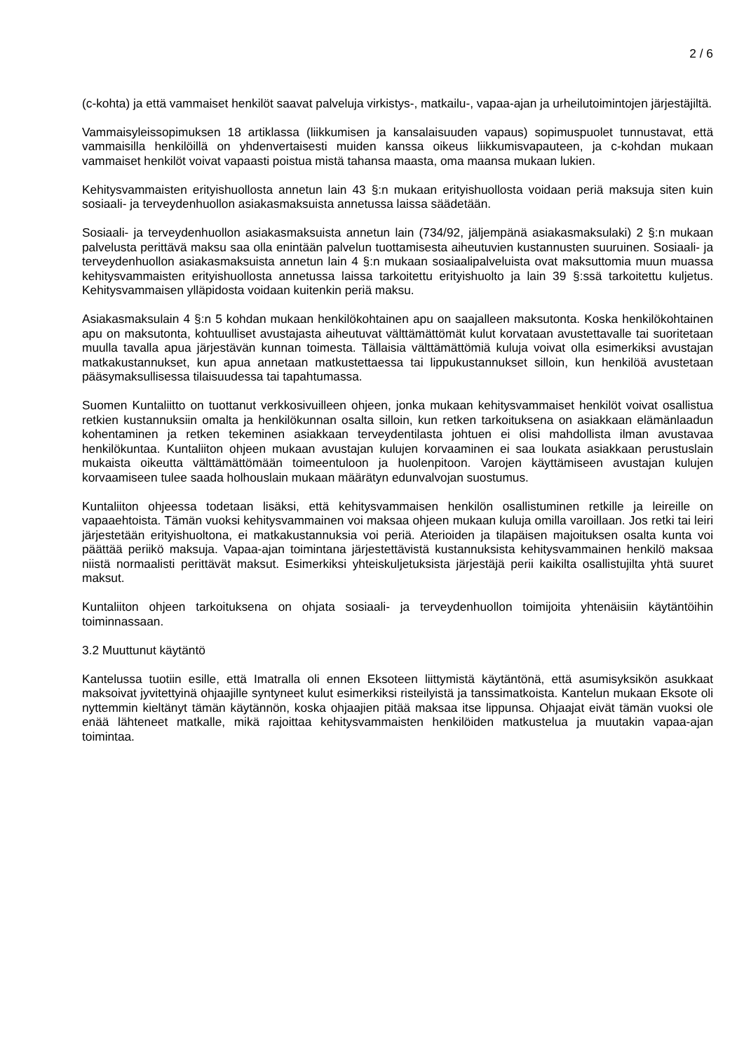2 / 6
(c-kohta) ja että vammaiset henkilöt saavat palveluja virkistys-, matkailu-, vapaa-ajan ja urheilutoimintojen järjestäjiltä.
Vammaisyleissopimuksen 18 artiklassa (liikkumisen ja kansalaisuuden vapaus) sopimuspuolet tunnustavat, että vammaisilla henkilöillä on yhdenvertaisesti muiden kanssa oikeus liikkumisvapauteen, ja c-kohdan mukaan vammaiset henkilöt voivat vapaasti poistua mistä tahansa maasta, oma maansa mukaan lukien.
Kehitysvammaisten erityishuollosta annetun lain 43 §:n mukaan erityishuollosta voidaan periä maksuja siten kuin sosiaali- ja terveydenhuollon asiakasmaksuista annetussa laissa säädetään.
Sosiaali- ja terveydenhuollon asiakasmaksuista annetun lain (734/92, jäljempänä asiakasmaksulaki) 2 §:n mukaan palvelusta perittävä maksu saa olla enintään palvelun tuottamisesta aiheutuvien kustannusten suuruinen. Sosiaali- ja terveydenhuollon asiakasmaksuista annetun lain 4 §:n mukaan sosiaalipalveluista ovat maksuttomia muun muassa kehitysvammaisten erityishuollosta annetussa laissa tarkoitettu erityishuolto ja lain 39 §:ssä tarkoitettu kuljetus. Kehitysvammaisen ylläpidosta voidaan kuitenkin periä maksu.
Asiakasmaksulain 4 §:n 5 kohdan mukaan henkilökohtainen apu on saajalleen maksutonta. Koska henkilökohtainen apu on maksutonta, kohtuulliset avustajasta aiheutuvat välttämättömät kulut korvataan avustettavalle tai suoritetaan muulla tavalla apua järjestävän kunnan toimesta. Tällaisia välttämättömiä kuluja voivat olla esimerkiksi avustajan matkakustannukset, kun apua annetaan matkustettaessa tai lippukustannukset silloin, kun henkilöä avustetaan pääsymaksullisessa tilaisuudessa tai tapahtumassa.
Suomen Kuntaliitto on tuottanut verkkosivuilleen ohjeen, jonka mukaan kehitysvammaiset henkilöt voivat osallistua retkien kustannuksiin omalta ja henkilökunnan osalta silloin, kun retken tarkoituksena on asiakkaan elämänlaadun kohentaminen ja retken tekeminen asiakkaan terveydentilasta johtuen ei olisi mahdollista ilman avustavaa henkilökuntaa. Kuntaliiton ohjeen mukaan avustajan kulujen korvaaminen ei saa loukata asiakkaan perustuslain mukaista oikeutta välttämättömään toimeentuloon ja huolenpitoon. Varojen käyttämiseen avustajan kulujen korvaamiseen tulee saada holhouslain mukaan määrätyn edunvalvojan suostumus.
Kuntaliiton ohjeessa todetaan lisäksi, että kehitysvammaisen henkilön osallistuminen retkille ja leireille on vapaaehtoista. Tämän vuoksi kehitysvammainen voi maksaa ohjeen mukaan kuluja omilla varoillaan. Jos retki tai leiri järjestetään erityishuoltona, ei matkakustannuksia voi periä. Aterioiden ja tilapäisen majoituksen osalta kunta voi päättää periikö maksuja. Vapaa-ajan toimintana järjestettävistä kustannuksista kehitysvammainen henkilö maksaa niistä normaalisti perittävät maksut. Esimerkiksi yhteiskuljetuksista järjestäjä perii kaikilta osallistujilta yhtä suuret maksut.
Kuntaliiton ohjeen tarkoituksena on ohjata sosiaali- ja terveydenhuollon toimijoita yhtenäisiin käytäntöihin toiminnassaan.
3.2 Muuttunut käytäntö
Kantelussa tuotiin esille, että Imatralla oli ennen Eksoteen liittymistä käytäntönä, että asumisyksikön asukkaat maksoivat jyvitettyinä ohjaajille syntyneet kulut esimerkiksi risteilyistä ja tanssimatkoista. Kantelun mukaan Eksote oli nyttemmin kieltänyt tämän käytännön, koska ohjaajien pitää maksaa itse lippunsa. Ohjaajat eivät tämän vuoksi ole enää lähteneet matkalle, mikä rajoittaa kehitysvammaisten henkilöiden matkustelua ja muutakin vapaa-ajan toimintaa.